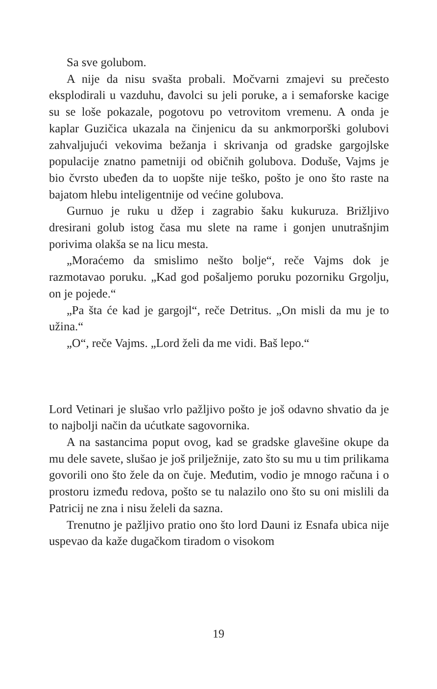Sa sve golubom.
A nije da nisu svašta probali. Močvarni zmajevi su prečesto eksplodirali u vazduhu, đavolci su jeli poruke, a i semaforske kacige su se loše pokazale, pogotovu po vetrovitom vremenu. A onda je kaplar Guzičica ukazala na činjenicu da su ankmorporški golubovi zahvaljujući vekovima bežanja i skrivanja od gradske gargojlske populacije znatno pametniji od običnih golubova. Doduše, Vajms je bio čvrsto ubeđen da to uopšte nije teško, pošto je ono što raste na bajatom hlebu inteligentnije od većine golubova.
Gurnuo je ruku u džep i zagrabio šaku kukuruza. Brižljivo dresirani golub istog časa mu slete na rame i gonjen unutrašnjim porivima olakša se na licu mesta.
„Moraćemo da smislimo nešto bolje“, reče Vajms dok je razmotavao poruku. „Kad god pošaljemo poruku pozorniku Grgolju, on je pojede.“
„Pa šta će kad je gargojl“, reče Detritus. „On misli da mu je to užina.“
„O“, reče Vajms. „Lord želi da me vidi. Baš lepo.“
Lord Vetinari je slušao vrlo pažljivo pošto je još odavno shvatio da je to najbolji način da ućutkate sagovornika.
A na sastancima poput ovog, kad se gradske glavešine okupe da mu dele savete, slušao je još prilježnije, zato što su mu u tim prilikama govorili ono što žele da on čuje. Međutim, vodio je mnogo računa i o prostoru između redova, pošto se tu nalazilo ono što su oni mislili da Patricij ne zna i nisu želeli da sazna.
Trenutno je pažljivo pratio ono što lord Dauni iz Esnafa ubica nije uspevao da kaže dugačkom tiradom o visokom
19